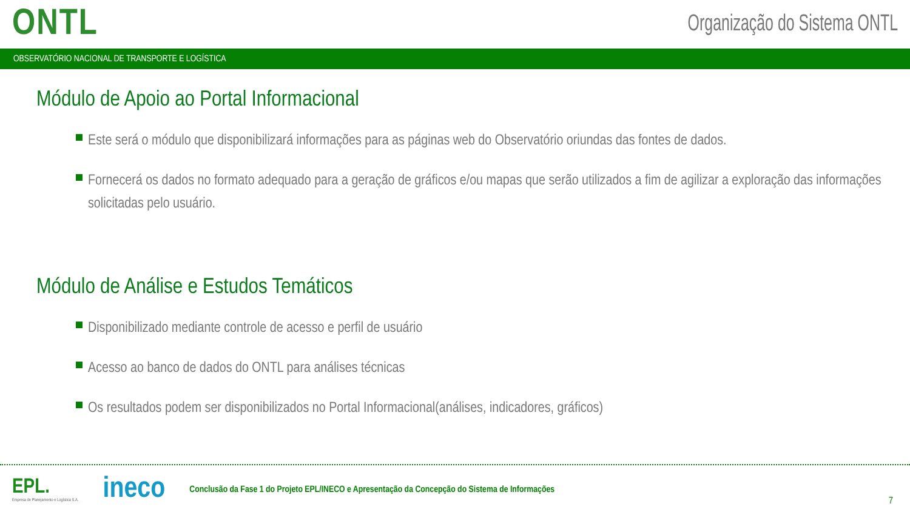ONTL
Organização do Sistema ONTL
OBSERVATÓRIO NACIONAL DE TRANSPORTE E LOGÍSTICA
Módulo de Apoio ao Portal Informacional
Este será o módulo que disponibilizará informações para as páginas web do Observatório oriundas das fontes de dados.
Fornecerá os dados no formato adequado para a geração de gráficos e/ou mapas que serão utilizados a fim de agilizar a exploração das informações solicitadas pelo usuário.
Módulo de Análise e Estudos Temáticos
Disponibilizado mediante controle de acesso e perfil de usuário
Acesso ao banco de dados do ONTL para análises técnicas
Os resultados podem ser disponibilizados no Portal Informacional(análises, indicadores, gráficos)
EPL.
Empresa de Planejamento e Logística S.A.
ineco
Conclusão da Fase 1 do Projeto EPL/INECO e Apresentação da Concepção do Sistema de Informações
7